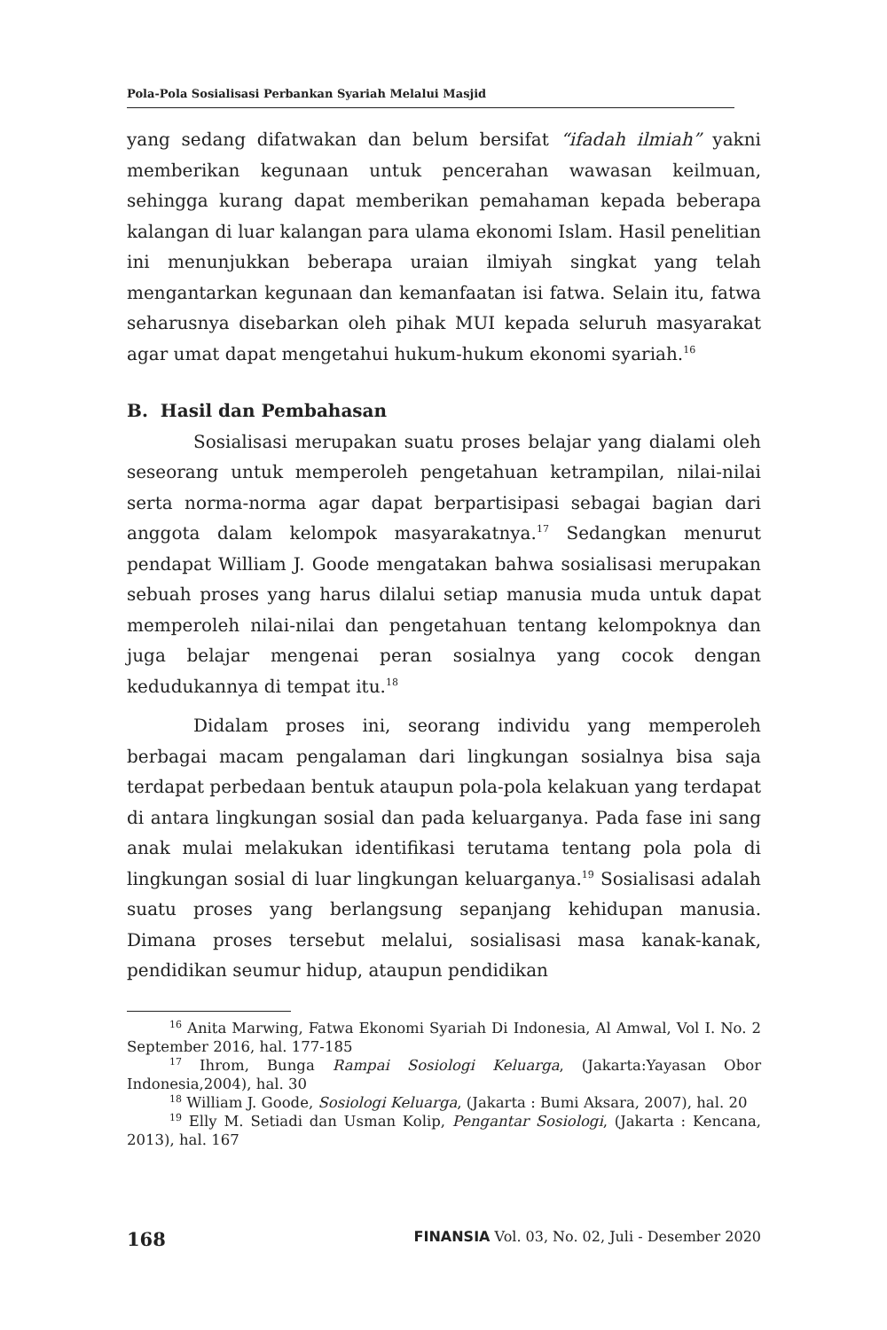Pola-Pola Sosialisasi Perbankan Syariah Melalui Masjid
yang sedang difatwakan dan belum bersifat “ifadah ilmiah” yakni memberikan kegunaan untuk pencerahan wawasan keilmuan, sehingga kurang dapat memberikan pemahaman kepada beberapa kalangan di luar kalangan para ulama ekonomi Islam. Hasil penelitian ini menunjukkan beberapa uraian ilmiyah singkat yang telah mengantarkan kegunaan dan kemanfaatan isi fatwa. Selain itu, fatwa seharusnya disebarkan oleh pihak MUI kepada seluruh masyarakat agar umat dapat mengetahui hukum-hukum ekonomi syariah.<sup>16</sup>
B. Hasil dan Pembahasan
Sosialisasi merupakan suatu proses belajar yang dialami oleh seseorang untuk memperoleh pengetahuan ketrampilan, nilai-nilai serta norma-norma agar dapat berpartisipasi sebagai bagian dari anggota dalam kelompok masyarakatnya.<sup>17</sup> Sedangkan menurut pendapat William J. Goode mengatakan bahwa sosialisasi merupakan sebuah proses yang harus dilalui setiap manusia muda untuk dapat memperoleh nilai-nilai dan pengetahuan tentang kelompoknya dan juga belajar mengenai peran sosialnya yang cocok dengan kedudukannya di tempat itu.<sup>18</sup>
Didalam proses ini, seorang individu yang memperoleh berbagai macam pengalaman dari lingkungan sosialnya bisa saja terdapat perbedaan bentuk ataupun pola-pola kelakuan yang terdapat di antara lingkungan sosial dan pada keluarganya. Pada fase ini sang anak mulai melakukan identifikasi terutama tentang pola pola di lingkungan sosial di luar lingkungan keluarganya.<sup>19</sup> Sosialisasi adalah suatu proses yang berlangsung sepanjang kehidupan manusia. Dimana proses tersebut melalui, sosialisasi masa kanak-kanak, pendidikan seumur hidup, ataupun pendidikan
<sup>16</sup> Anita Marwing, Fatwa Ekonomi Syariah Di Indonesia, Al Amwal, Vol I. No. 2 September 2016, hal. 177-185
<sup>17</sup> Ihrom, Bunga Rampai Sosiologi Keluarga, (Jakarta:Yayasan Obor Indonesia,2004), hal. 30
<sup>18</sup> William J. Goode, Sosiologi Keluarga, (Jakarta : Bumi Aksara, 2007), hal. 20
<sup>19</sup> Elly M. Setiadi dan Usman Kolip, Pengantar Sosiologi, (Jakarta : Kencana, 2013), hal. 167
168 FINANSIA Vol. 03, No. 02, Juli - Desember 2020